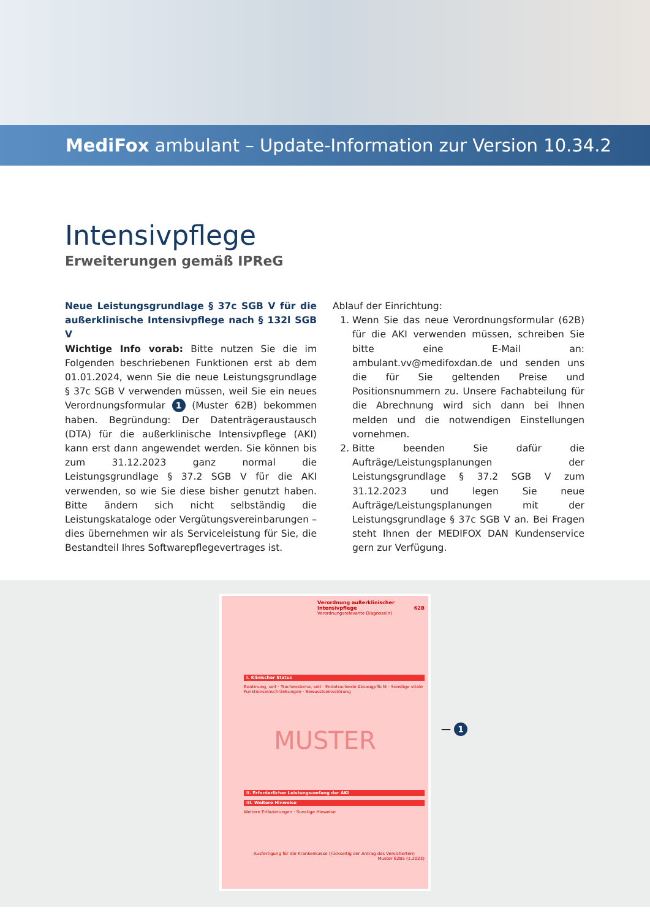MediFox ambulant – Update-Information zur Version 10.34.2
Intensivpflege
Erweiterungen gemäß IPReG
Neue Leistungsgrundlage § 37c SGB V für die außerklinische Intensivpflege nach § 132l SGB V
Wichtige Info vorab: Bitte nutzen Sie die im Folgenden beschriebenen Funktionen erst ab dem 01.01.2024, wenn Sie die neue Leistungsgrundlage § 37c SGB V verwenden müssen, weil Sie ein neues Verordnungsformular 1 (Muster 62B) bekommen haben. Begründung: Der Datenträgeraustausch (DTA) für die außerklinische Intensivpflege (AKI) kann erst dann angewendet werden. Sie können bis zum 31.12.2023 ganz normal die Leistungsgrundlage § 37.2 SGB V für die AKI verwenden, so wie Sie diese bisher genutzt haben. Bitte ändern sich nicht selbständig die Leistungskataloge oder Vergütungsvereinbarungen – dies übernehmen wir als Serviceleistung für Sie, die Bestandteil Ihres Softwarepflegevertrages ist.
Ablauf der Einrichtung:
1. Wenn Sie das neue Verordnungsformular (62B) für die AKI verwenden müssen, schreiben Sie bitte eine E-Mail an: ambulant.vv@medifoxdan.de und senden uns die für Sie geltenden Preise und Positionsnummern zu. Unsere Fachabteilung für die Abrechnung wird sich dann bei Ihnen melden und die notwendigen Einstellungen vornehmen.
2. Bitte beenden Sie dafür die Aufträge/Leistungsplanungen der Leistungsgrundlage § 37.2 SGB V zum 31.12.2023 und legen Sie neue Aufträge/Leistungsplanungen mit der Leistungsgrundlage § 37c SGB V an. Bei Fragen steht Ihnen der MEDIFOX DAN Kundenservice gern zur Verfügung.
Verordnung außerklinischer Intensivpflege 62B
Verordnungsrelevante Diagnose(n)
I. Klinischer Status
Beatmung, seit · Tracheostoma, seit · Endotracheale Absaugpflicht · Sonstige vitale Funktionseinschränkungen · Bewusstseinsstörung
MUSTER
II. Erforderlicher Leistungsumfang der AKI
III. Weitere Hinweise
Weitere Erläuterungen · Sonstige Hinweise
Ausfertigung für die Krankenkasse (rückseitig der Antrag des Versicherten)
Muster 62Ba (1.2023)
— 1